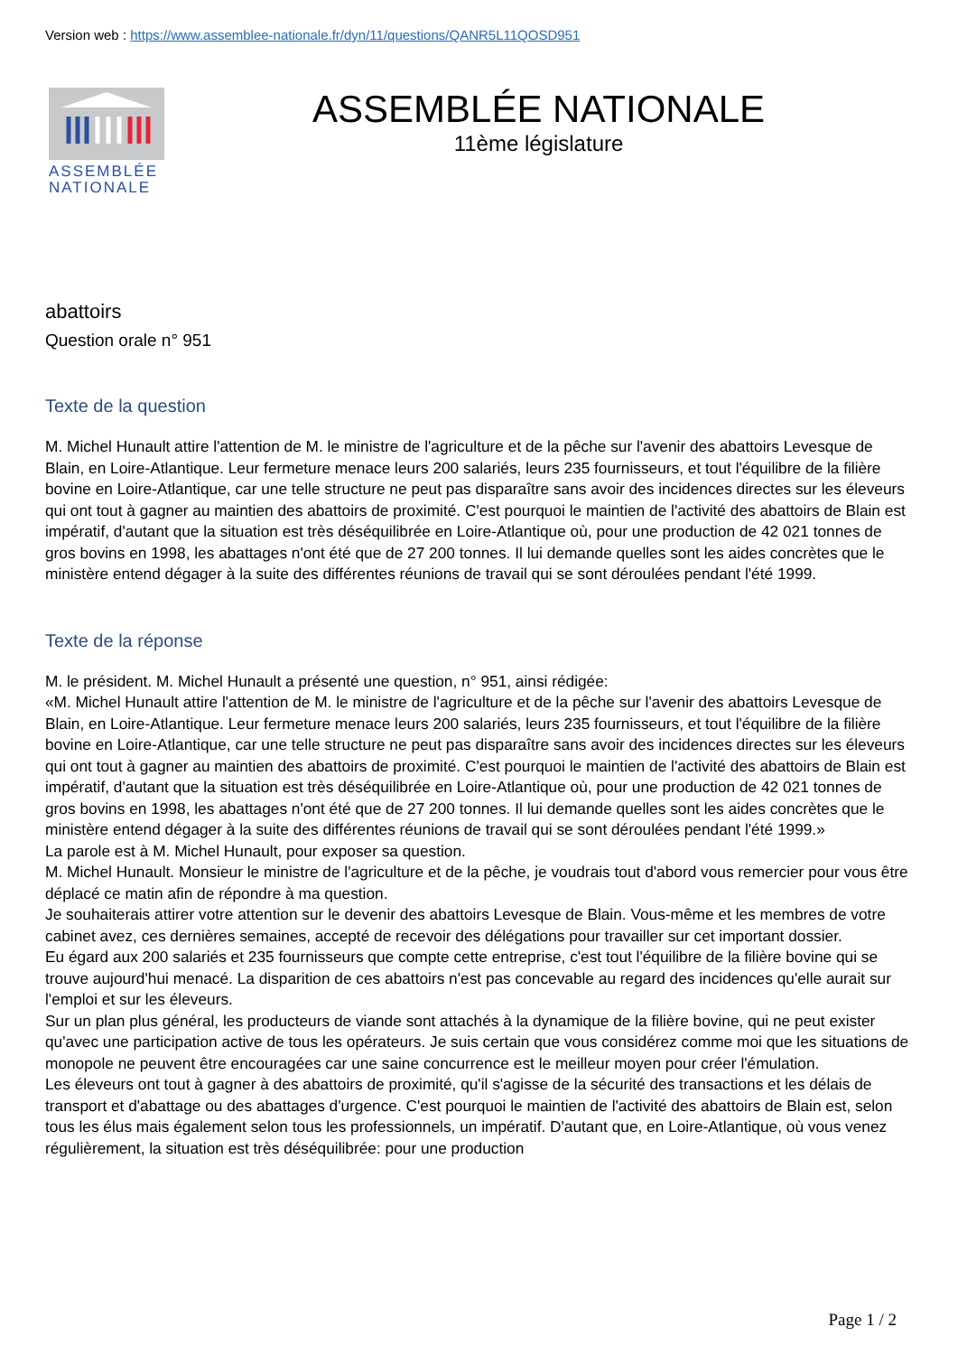Version web : https://www.assemblee-nationale.fr/dyn/11/questions/QANR5L11QOSD951
ASSEMBLÉE NATIONALE
ASSEMBLÉE NATIONALE
11ème législature
abattoirs
Question orale n° 951
Texte de la question
M. Michel Hunault attire l'attention de M. le ministre de l'agriculture et de la pêche sur l'avenir des abattoirs Levesque de Blain, en Loire-Atlantique. Leur fermeture menace leurs 200 salariés, leurs 235 fournisseurs, et tout l'équilibre de la filière bovine en Loire-Atlantique, car une telle structure ne peut pas disparaître sans avoir des incidences directes sur les éleveurs qui ont tout à gagner au maintien des abattoirs de proximité. C'est pourquoi le maintien de l'activité des abattoirs de Blain est impératif, d'autant que la situation est très déséquilibrée en Loire-Atlantique où, pour une production de 42 021 tonnes de gros bovins en 1998, les abattages n'ont été que de 27 200 tonnes. Il lui demande quelles sont les aides concrètes que le ministère entend dégager à la suite des différentes réunions de travail qui se sont déroulées pendant l'été 1999.
Texte de la réponse
M. le président. M. Michel Hunault a présenté une question, n° 951, ainsi rédigée:
«M. Michel Hunault attire l'attention de M. le ministre de l'agriculture et de la pêche sur l'avenir des abattoirs Levesque de Blain, en Loire-Atlantique. Leur fermeture menace leurs 200 salariés, leurs 235 fournisseurs, et tout l'équilibre de la filière bovine en Loire-Atlantique, car une telle structure ne peut pas disparaître sans avoir des incidences directes sur les éleveurs qui ont tout à gagner au maintien des abattoirs de proximité. C'est pourquoi le maintien de l'activité des abattoirs de Blain est impératif, d'autant que la situation est très déséquilibrée en Loire-Atlantique où, pour une production de 42 021 tonnes de gros bovins en 1998, les abattages n'ont été que de 27 200 tonnes. Il lui demande quelles sont les aides concrètes que le ministère entend dégager à la suite des différentes réunions de travail qui se sont déroulées pendant l'été 1999.»
La parole est à M. Michel Hunault, pour exposer sa question.
M. Michel Hunault. Monsieur le ministre de l'agriculture et de la pêche, je voudrais tout d'abord vous remercier pour vous être déplacé ce matin afin de répondre à ma question.
Je souhaiterais attirer votre attention sur le devenir des abattoirs Levesque de Blain. Vous-même et les membres de votre cabinet avez, ces dernières semaines, accepté de recevoir des délégations pour travailler sur cet important dossier.
Eu égard aux 200 salariés et 235 fournisseurs que compte cette entreprise, c'est tout l'équilibre de la filière bovine qui se trouve aujourd'hui menacé. La disparition de ces abattoirs n'est pas concevable au regard des incidences qu'elle aurait sur l'emploi et sur les éleveurs.
Sur un plan plus général, les producteurs de viande sont attachés à la dynamique de la filière bovine, qui ne peut exister qu'avec une participation active de tous les opérateurs. Je suis certain que vous considérez comme moi que les situations de monopole ne peuvent être encouragées car une saine concurrence est le meilleur moyen pour créer l'émulation.
Les éleveurs ont tout à gagner à des abattoirs de proximité, qu'il s'agisse de la sécurité des transactions et les délais de transport et d'abattage ou des abattages d'urgence. C'est pourquoi le maintien de l'activité des abattoirs de Blain est, selon tous les élus mais également selon tous les professionnels, un impératif. D'autant que, en Loire-Atlantique, où vous venez régulièrement, la situation est très déséquilibrée: pour une production
Page 1 / 2